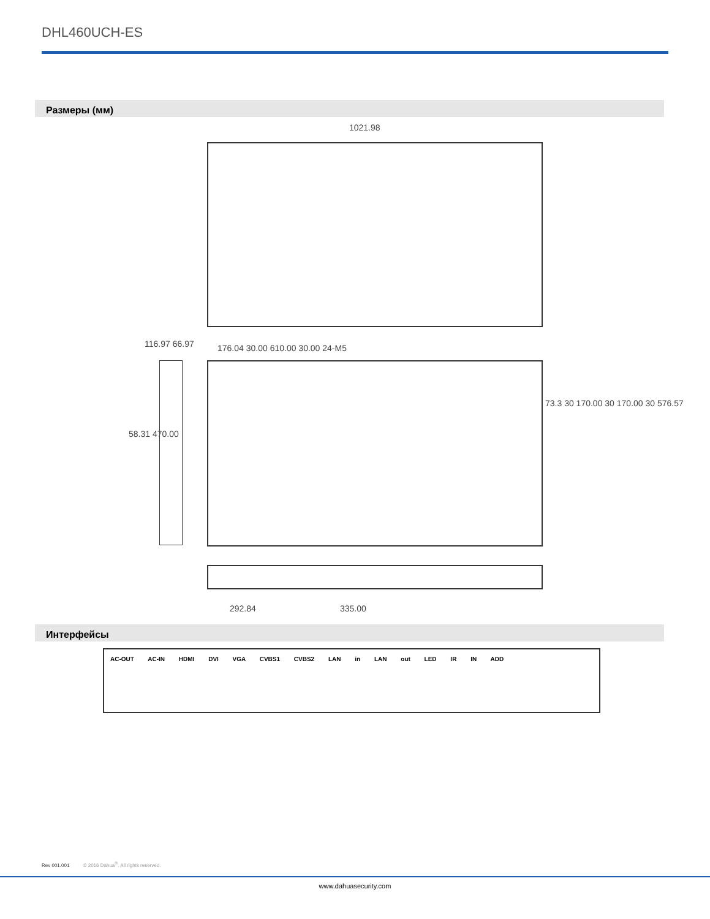DHL460UCH-ES
Размеры (мм)
1021.98
116.97 66.97
176.04 30.00 610.00 30.00 24-M5
58.31 470.00
73.3 30 170.00 30 170.00 30 576.57
292.84 335.00
Интерфейсы
AC-OUT AC-IN HDMI DVI VGA CVBS1 CVBS2 LAN in LAN out LED IR IN ADD
Rev 001.001 © 2016 Dahua<sup>®</sup>. All rights reserved.
www.dahuasecurity.com